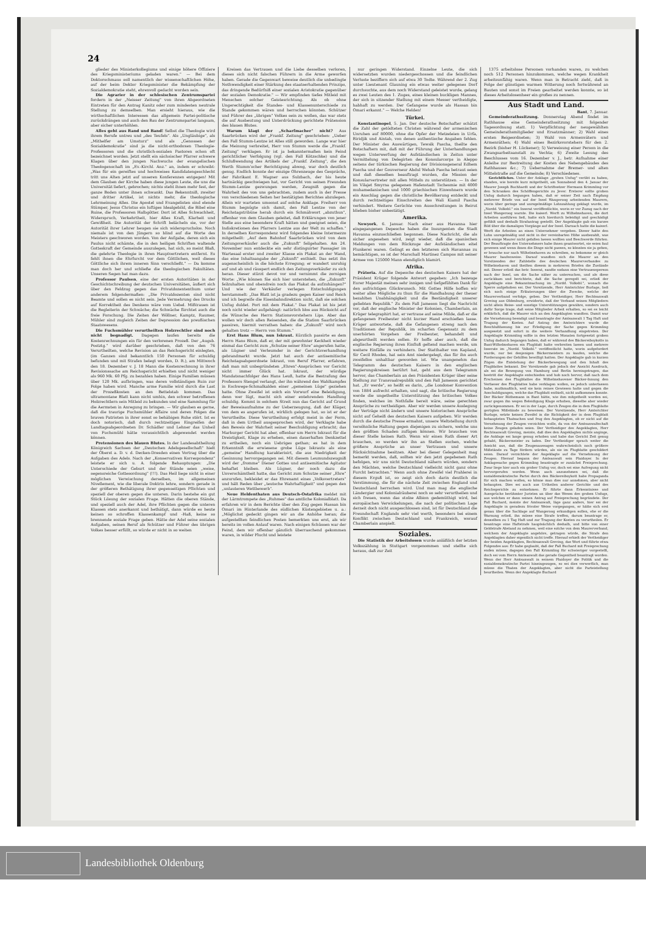24
glieder des Ministerkollegiums und einige höhere Offiziere des Kriegsministeriums geladen waren." — Bei dem Doktorschmaus soll namentlich der wissenschaftlichen Höhe, auf der beim Doktor Kriegsminister die Bekämpfung der Sozialdemokratie steht, ehrenvoll gedacht worden sein.
Die Agrarier in der schlesischen Zentrumspartei fordern in der „Neisser Zeitung" von ihren Abgeordneten Eintreten für den Antrag Kanitz oder zum mindesten neutrale Stellung zu demselben. Man ersieht hieraus, wie die wirthschaftlichen Interessen das allgemein Partei-politische zurückdrängen und auch den Bau der Zentrumspartei langsam, aber sicher unterhöhlen.
Alles geht aus Rand und Band! Selbst die Theologie wird ihrem Berufe untreu und „des Teufels". Als „Ungläubige", als „Mithelfer am Umsturz" und als „Genossen der Sozialdemokratie" sind ja die nicht-orthodoxen Theologie-Professoren und die christlich-sozialen Pastoren schon oft bezeichnet worden. Jetzt stellt ein sächsischer Pfarrer schwere Klagen über den jungen Nachwuchs der evangelischen Theologenschaft im „Ev.-Kirchl. Anz." an, indem er schreibt: „Was für ein gereiftes und hochweises Kandidatengeschlecht tritt uns Alten jetzt auf unseren Konferenzen entgegen! Mit dem Glauben der Kirche haben diese jungen Leute, die uns die Universität liefert, gebrochen; nichts steht ihnen mehr fest, der ganze Boden unter ihnen schwankt. Das Bekenntniß, zweiter und dritter Artikel, ist nichts mehr, die theologische Lehrmeinung Alles. Die Apostel und Evangelisten sind elende Stümper, Jesus Christus ein luftiges Idealgebild, die Bibel eine Ruine, die Professoren Halbgötter. Dort ist Alles Schwachheit, Widerspruch, Verkehrtheit, hier Alles Kraft, Klarheit und Gewißheit. Die Autorität der Schrift belächeln sie, vor der Autorität ihrer Lehrer beugen sie sich widerspruchslos. Noch niemals ist von den Jüngern so blind auf die Worte des Meisters geschworen worden. Von der Aufgabe, deren sich ein Paulus nicht schämte, die in den heiligen Schriften waltende Gotteskraft der Gemeinde auszulegen, hat sich, so meint Blaß, die gelehrte Theologie in ihren Hauptvertretern entfernt. Es fehlt ihnen die Ehrfurcht vor dem Göttlichen, weil dieses Göttliche sich ihrem inneren Sinn verschließt." — Da komme man doch her und schließe die theologischen Fakultäten. Unseren Segen hat man dazu.
Professor Paulsen, eine der ersten Autoritäten in der Geschichtschreibung der deutschen Universitäten, äußert sich über den Feldzug gegen das Privatdozententhum unter anderem folgendermaßen: „Die Privatdozenten sind nicht Beamte und sollen es nicht sein. Jede Vermehrung des Drucks auf Korrektheit des Denkens wäre vom Uebel. Mißtrauen ist die Begleiterin der Schwäche; die Schwäche fürchtet auch die freie Forschung. Die Zeiten der Wöllner, Kamptz, Raumer, Mühler sind zugleich Zeiten der Depression des preußischen Staatswesens.
Die Fuchsmühler verurtheilten Holzrechtler sind noch nicht begnadigt. Dagegen laufen bereits die Kostenrechnungen ein für den verlorenen Prozeß. Der „Augsb. Postztg." wird darüber geschrieben, daß von den 76 Verurtheilten, welche Revision an das Reichsgericht einlegten, (im Ganzen sind bekanntlich 150 Personen für schuldig befunden und mit Strafen belegt worden, D. R.), am Mittwoch den 18. Dezember v. J. 18 Mann die Kostenrechnung in ihrer Revisionssache am Reichsgericht erhielten und nicht weniger als 960 Mk. 60 Pfg. zu bezahlen haben. Einige Familien müssen über 120 Mk. aufbringen, was deren vollständigen Ruin zur Folge haben wird. Manche arme Familie wird durch die Last der Prozeßkosten an den Bettelstab kommen. Das ultramontane Blatt kann nicht umhin, den schwer betroffenen Holzrechtlern sein Mitleid zu bekunden und eine Sammlung für die Aermsten in Anregung zu bringen. — Wir glauben es gerne, daß die traurige Fuchsmühler Affaire und deren Folgen die braven Patrioten in ihrer sonst so behäbigen Ruhe stört. Ist es doch notorisch, daß durch rechtzeitiges Eingreifen der Landtagsabgeordneten Dr. Schädler und Lehner das Unheil von Fuchsmühl hätte vorausichtlich abgewendet werden können.
Pretensionen des blauen Blutes. In der Landesabtheilung Königreich Sachsen der „Deutschen Adelsgesellschaft" hielt der Oberst a. D. v. d. Decken-Dresden einen Vortrag über die Aufgaben des Adels. Nach der „Konservativen Korrespondenz" leistete er sich u. A. folgende Behauptungen: „Die Unterschiede der Geburt und der Stände seien „weise, segensreiche Gottesordnung" (!!!). Das Heil liege nicht in einer möglichen Verwischung derselben, im allgemeinen Nivellement, wie die liberale Doktrin lehre, sondern gerade in der größeren Bethätigung ihrer gegenseitigen Pflichten und speziell der oberen gegen die unteren. Darin bestehe ein gut Stück Lösung der sozialen Frage. Hätten die oberen Stände, und speziell auch der Adel, ihre Pflichten gegen die unteren Klassen stets anerkannt und bethätigt, dann würde es heute keinen so schroffen Klassenkampf und -Haß, keine so brennende soziale Frage geben. Hätte der Adel seine sozialen Aufgaben, seinen Beruf als Schützer und Führer des übrigen Volkes besser erfüllt, so würde er nicht in so weiten
Kreisen das Vertrauen und die Liebe desselben verloren, dieses sich nicht falschen Führern in die Arme geworfen haben. Gerade die Gegenwart beweise deutlich die unbedingte Nothwendigkeit einer Stärkung des staatserhaltenden Prinzips, das dringende Bedürfniß einer sozialen Aristokratie gegenüber der sozialen Demokratie." — Wir empfinden tiefes Mitleid mit Menschen solcher Geistesrichtung. Als ob ohne Ungerechtigkeit die Standes- und Klassenunterschiede zu Stande gekommen wären und herrschen könnten. Schützer und Führer des „übrigen" Volkes sein zu wollen, das war stets die auf Ausbeutung und Unterdrückung gerichtete Prätension des blauen Blutes.
Warum klagt der „Scharfmacher" nicht? Aus Saarbrücken wird der „Frankf. Zeitung" geschrieben: „Ueber den Fall Stumm-Lentze ist Alles still geworden. Lange war hier die Meinung verbreitet, Herr von Stumm werde die „Frankf. Zeitung" verklagen. Er ist ja bekanntermaßen kein Feind gerichtlicher Verfolgung (vgl. den Fall Kötzschke) und die Schlußwendung des Artikels der „Frankf. Zeitung", die den Werth Stumm'scher Berichtigung abwog, war doch deutlich genug. Endlich konnte der einzige Ohrenzeuge des Gesprächs, der Fabrikant E. Wagner aus Sulzbach, der bis heute hartnäckig geschwiegen hat, vor Gericht von seinen Freunden Stumm-Lentze gezwungen werden, Zeugniß gegen die Wahrheit des von uns gebrachten, zudem auch in der Presse von verschiedenen Seiten her bestätigten Berichtes abzulegen. Allein wir warteten umsonst auf solche Anklage. Freiherr von Stumm begnügte sich damit, den Fall Lentze von der Reichstagstribüne herab durch ein Schmähwort „abzuthun", offenbar von dem Glauben geleitet, daß Erklärungen von jener Stelle aus eine besondere Kraft hätten und geeignet seien, die Indiskretionen des Pfarrers Lentze aus der Welt zu schaffen." In derselben Korrespondenz wird folgendes kleine Intermezzo mitgetheilt: „Auf dem Bahnhof Saarbrücken wird von dem Zeitungsverkäufer auch die „Zukunft" feilgehalten. Am 24. November nun entdeckte ein sehr distinguirter Passagier im Wartesaal erster und zweiter Klasse ein Plakat an der Wand, das eine Inhaltsangabe der „Zukunft" enthielt. Das setzt ihn augenscheinlich in die höchste Erregung; er wandert unruhig auf und ab und räuspert endlich den Zeitungsverkäufer zu sich heran. Dieser stürzt devot vor und vernimmt die zornigen Worte: „Wie können Sie sich hier unterstehen, die „Zukunft" feilzuhalten und obendrein noch das Plakat da aufzuhängen?" Und wie der Verkäufer verlegen Entschuldigungen herstammelt: „Das Blatt ist ja gradezu gegen Kaiser und Reich und ich begreife die Eisenbahndirektion nicht, daß sie solchen Unfug duldet. Fort mit dem Plakat." Das Plakat ist bis jetzt noch nicht wieder aufgehängt: natürlich blos aus Rücksicht auf die Wünsche des Herrn Stationsvorstehers Lips. Aber das wollen wir doch allen Reisenden, die die Station Saarbrücken passiren, hiermit verrathen haben: die „Zukunft" wird noch gehalten trotz — Herrn von Stumm."
Erst Hans Blum, nun Iskraut. Kürzlich passirte es dem Herrn Hans Blum, daß er, der mit gewohnter Keckheit wieder einmal das Gericht zum „Schutze seiner Ehre" angerufen hatte, als Lügner und Verleumder in der Gerichtsverhandlung gebrandmarkt wurde. Jetzt hat auch der antisemitische Reichstagsabgeordnete Iskraut, von Beruf Pfarrer, erfahren, daß man mit unbegründeten „Ehren"-Ansprüchen vor Gericht nicht immer Glück hat. Iskraut, der würdige Mandatsnachfolger des Hans Leuß, hatte die Bestrafung des Professors Stengel verlangt, der ihn während des Wahlkampfes in Eschwege-Schmalkalden einer „gemeinen Lüge" geziehen hatte. Ohne Zweifel ist solch ein Vorwurf eine Beleidigung, denn wer lügt, macht sich einer entehrenden Handlung schuldig. Kommt in solchem Streit nun das Gericht auf Grund der Beweisaufnahme zu der Ueberzeugung, daß der Kläger, von dem es angerufen ist, wirklich gelogen hat, so ist er der Verurtheilte. Diese Verurtheilung erfolgt meist in der Form, daß in dem Urtheil ausgesprochen wird, der Verklagte habe den Beweis der Wahrheit seiner Beschuldigung erbracht; das Marburger Gericht hat aber, offenbar um Herrn Iskraut für die Dreistigkeit, Klage zu erheben, einen dauerhaften Denkzettel zu ertheilen, noch ein Uebriges gethan; es hat in dem Erkenntniß die erwiesene grobe Lüge Iskrauts als eine „gemeine" Handlung karakterisirt, die aus Niedrigkeit der Gesinnung hervorgegangen sei. Mit diesem Leumundszeugniß wird der „fromme" Diener Gottes und antisemitische Agitator behaftet bleiben. Als Lügner, der noch dazu die Unverschämtheit hatte, das Gericht zum Schutze seiner „Ehre" anzurufen, bekleidet er das Ehrenamt eines „Volksvertreters" und hält Reden über „teutsche Wahrhaftigkeit" und gegen den „unlauteren Wettbewerb".
Neue Heldenthaten aus Deutsch-Ostafrika meldet mit der Lärmtrompete des „Ruhmes" das amtliche Kolonialblatt. Da erfahren wir in dem Berichte über den Zug gegen Hassan bin Omari im Hinterlande des südlichen Küstengebietes u. a.: „Möglichst gedeckt gingen wir an die Anhöhe heran; die aufgestellten feindlichen Posten bemerkten uns erst, als wir bereits im vollen Anlauf waren. Nach einigen Schüssen war der Feind, dem wir offenbar gänzlich überraschend gekommen waren, in wilder Flucht und leistete
nur geringen Widerstand. Einzelne Leute, die sich widersetzten wurden niedergeschossen und die feindlichen Verluste beziffern sich auf etwa 30 Todte. Während der 2. Zug unter Lieutenant Glauning ein etwas weiter gelegenes Dorf durchsuchte, aus dem noch Widerstand geleistet wurde, gelang es zwei Leuten des 1. Zuges, eines kleinen buckligen Mannes, der sich in sitzender Stellung mit einem Messer vertheidigte, habhaft zu werden. Der Gefangene wurde als Hassan bin Omari erkannt." — Welche Helden!
Türkei.
Konstantinopel, 5. Jan. Der deutsche Botschafter schätzt die Zahl der getödteten Christen während der armenischen Unruhen auf 80000, ohne die Opfer der Metzeleien in Urfa, Biridjik und Aintab, von denen authentische Angaben fehlen. Der Minister des Auswärtigen, Tewsik Pascha, theilte den Botschaftern mit, daß mit der Führung der Unterhandlungen wegen Unterwerfung der Aufständischen in Zeitun unter Vermittelung von Delegirten des Konsularcorps in Aleppo seitens der türkischen Regierung der Divisionsgeneral Edhem Pascha und der Gouverneur Abdul Wehab Pascha betraut seien und daß dieselben beauftragt wurden, die Mission der Konsularvertreter mit allen Mitteln zu unterstützen. — In der im Vilajet Smyrna gelegenen Hafenstadt Tschesmie mit 4000 muhamedanischen und 1000 griechischen Einwohnern wurde ein Anschlag gegen die christliche Bevölkerung entdeckt und durch rechtzeitiges Einschreiten des Wali Kiamil Pascha verhindert. Weitere Gerüchte von Ausschreitungen in Beirut blieben bisher unbestätigt.
Amerika.
Newyork, 6. Januar. Nach einer aus Havanna hier eingegangenen Depesche haben die Insurgenten die Stadt Havanna einzuschließen begonnen. Diese Nachricht, die als sicher angesehen wird, zeigt wieder, daß die spanischen Meldungen von dem Rückzuge der Aufständischen eitel Flunkerei waren. Gelingt es den letzteren sich Havannas zu bemächtigen, so ist der Marschall Martinez Campos mit seiner Armee von 125000 Mann elendiglich blamirt.
Afrika.
Prätoria. Auf die Depesche des deutschen Kaisers hat der Präsident Krüger folgende Antwort gegeben: „Ich bezeuge Eurer Majestät meinen sehr innigen und tiefgefühlten Dank für den aufrichtigen Glückwunsch. Mit Gottes Hilfe hoffen wir weiter alles Mögliche zu thun für die Handhabung der theuer bezahlten Unabhängigkeit und die Beständigkeit unserer geliebten Republik." Zu dem Fall Jameson liegt die Nachricht vor, daß der englische Minister der Kolonien, Chamberlain, an Krüger telegraphirt hat, er vertraue auf seine Milde, daß er die gefangenen Freibeuter nicht kurzer Hand erschießen lasse. Krüger antwortete, daß die Gefangenen streng nach den Traditionen der Republik, im scharfen Gegensatz zu dem unerhörten Vorgehen der Freibeuter, behandelt und abgeurtheilt werden sollen. Er hoffe aber auch, daß die englische Regierung ihren Einfluß geltend machen werde, um weitere Einfälle zu verhindern. Der Statthalter von Kapland, Sir Cecil Rhodes, hat sein Amt niedergelegt, das für ihn auch zweifellos unhaltbar geworden ist. Wie unangenehm das Telegramm des deutschen Kaisers in den englischen Regierungskreisen berührt hat, geht aus dem Telegramm hervor, das Chamberlain an den Präsidenten Krüger über seine Stellung zur Transvaalrepublik und den Fall Jameson gerichtet hat. „Er werde", so heißt es darin, „die Londoner Konvention von 1884 aufrecht erhalten, und sagt, die britische Regierung werde die ungetheilte Unterstützung des britischen Volkes finden, welches im Nothfalle bereit wäre, seine gerechten Ansprüche zu vertheidigen. Aber wir werden unsere Auslegung der Verträge nicht ändern und unsere historischen Ansprüche nicht auf Geheiß des deutschen Kaisers aufgeben. Wir werden durch die deutsche Presse ermahnt, unsere Weltstellung durch versöhnliche Haltung gegen diejenigen zu sichern, welche uns den größten Schaden zufügen können. Wir brauchen von dieser Stelle keinen Rath. Wenn wir einen Rath dieser Art brauchen, so werden wir ihn an Stellen suchen, welche größere Ansprüche an unser Vertrauen und unsere Rücksichtnahme besitzen. Aber bei dieser Gelegenheit mag bemerkt werden, daß, sollten wir den jetzt gegebenen Rath befolgen, wir uns nicht Deutschland nähern würden, sondern den Mächten, welche Deutschland vielleicht nicht ganz ohne Furcht betrachten." Wenn auch ohne Zweifel viel Prahlerei in diesem Erguß ist, so zeigt sich doch darin deutlich die Verstimmung, die für die nächste Zeit zwischen England und Deutschland herrschen wird. Und man mag die englische Ländergier und Kolonialräuberei noch so sehr verurtheilen und sich freuen, wenn das stolze Albion gedemüthigt wird, bei europäischen Verwickelungen, die nach der politischen Lage derzeit doch nicht ausgeschlossen sind, ist für Deutschland die Freundschaft Englands sehr viel werth, besonders bei einem Konflikt zwischen Deutschland und Frankreich, worauf Chamberlain anspielt.
Soziales.
Die Statistik der Arbeitslosen wurde anläßlich der letzten Volkszählung in Stuttgart vorgenommen und stellte sich heraus, daß zur Zeit
1375 arbeitslose Personen vorhanden waren, zu welchen noch 512 Personen hinzukommen, welche wegen Krankheit arbeitsunfähig waren. Wenn man in Betracht zieht, daß in Folge der günstigen warmen Witterung noch fortwährend an Bauten und sonst im Freien gearbeitet werden konnte, so ist dieses Arbeitslosenheer ein großes zu nennen.
Aus Stadt und Land.
Bant, 7. Januar.
Gemeinderathssitzung. Donnerstag Abend findet im Rathhause eine Gemeinderathssitzung mit folgender Tagesordnung statt. 1) Verpflichtung der neugewählten Gemeinderathsmitglieder und Ersatzmänner; 2) Wahl eines ersten Beigeordneten; 3) Wahl von Armenvätern und Armenräthen; 4) Wahl eines Bezirksvorstehers für den 2. Bezirk (bisher H. Lückener); 5) Verweisung einer Person in die Zwangsarbeitsanstalt zu Vechta; 6) Zweite Lesung des Beschlusses vom 16. Dezember v. J., betr. Aufnahme einer Anleihe zur Bestreitung der Kosten des Nebengebäudes des Rathhauses &c.; 7) Uebernahme der Bremer- und alten Mittelstraße auf die Gemeinde; 8) Verschiedenes.
Gerichtliches. Unter der Anklage „groben Unfug" verübt zu haben, standen, wie bereits kurz mitgetheilt, am Sonnabend den 4. Januar der Maurer Joseph Buchhardt und der Schriftsetzer Hermann Krimmling vor den Schranken des Schöffengerichts zu Jever. Ersterer sollte groben Unfug dadurch begangen haben, daß er seiner Zeit nach Empfang mehrerer Briefe von auf der Insel Wangeroog arbeitenden Maurern, worin über geringe und unregelmäßige Lohnzahlung geklagt wurde, im „Nordd. Volksbl." ein Inserat veröffentlichte, worin er vor Zuzug nach der Insel Wangeroog warnte. Die kaiserl. Werft zu Wilhelmshaven, die dort Arbeiten ausführen ließ, hatte sich hierdurch beleidigt und geschädigt gefühlt und deshalb Strafantrag gestellt. Der Angeklagte gab ein kurzes Bild über die damaligen Vorgänge auf der Insel. Darnach hatte die kaiserl. Werft die Arbeiten an einen Unternehmer vergeben. Dieser hatte den Lohn unregelmäßig und nicht in der vereinbarten Höhe ausbezahlt, was sich einige Maurer nicht gefallen lassen wollten und Beschwerde führten. Der Beauftragte des Unternehmers habe ihnen geantwortet, sie seien faul gewesen und wenn ihnen die Dinge nicht passen, so könnten sie ja gehen, er brauche nur nach Wilhelmshaven zu schreiben, so bekomme er gleich Maurer haufenweise. Darauf wandten sich die Maurer an den Vorsitzenden der Zahlstelle des deutschen Maurerverbandes zu Wilhelmshaven und theilten diesem in mehreren Briefen die Zustände mit. Dieser erließ das betr. Inserat, sandte sodann eine Vertrauensperson nach der Insel, um die Sache näher zu untersuchen, und als diese zurückkam und berichtete, daß die Sache geregelt sei, erließ der Angeklagte eine Bekanntmachung im „Nordd. Volksbl.", wonach die Sperre aufgehoben sei. Der Vorsitzende, Herr Amtsrichter Burlage, ließ sich noch einige Erläuterungen über die Zwecke, welche der Maurerverband verfolge, geben. Der Vertheidiger, Herr Rechtsanwalt Greving aus Oldenburg, erwiderte, daß der Verband seinen Mitgliedern nicht allein Reise- und sonstige Unterstützungen gewähre, sondern auch dafür Sorge trage, daß seine Mitglieder Arbeit erhalten, so sei es leicht erklärlich, daß die Maurer sich an den Angeklagten wandten. Damit war die Vernehmung beendigt und beantragte der Amtsanwalt 1 Tag Haft und Tragung der Kosten. Auf Antrag des Amtsrichters wurde die Beschlußfassung bis zur Erledigung der Sache gegen Krimmling ausgesetzt und sofort in die weitere Verhandlung eingetreten. Der Angeklagte Krimmling sollte in den letzten Monaten fortgesetzt groben Unfug dadurch begangen haben, daß er während des Bäckereiboykotts in Bant-Wilhelmshaven ein Flugblatt hatte verbreiten lassen und mehrere Inserate im „Nordd. Volksbl." veröffentlicht hatte, worin aufgefordert wurde, nur bei denjenigen Bäckermeistern zu kaufen, welche die Forderungen der Gehilfen bewilligt hatten. Der Angeklagte gab in kurzen Zügen die Entstehung der Bäckerbewegung und den Inhalt des Flugblattes bekannt. Der Vorsitzende gab jedoch der Ansicht Ausdruck, als sei die Bewegung von Hamburg und Berlin hereingetragen, das bestritt der Angeklagte entschieden und hob noch hervor, daß nach dem Erscheinen des Flugblattes die Wilhelmshavener Bäcker-Innung den Verfasser des Flugblattes habe verklagen wollen, es jedoch unterlassen habe, muthmaßlich, weil sie kein reines Gewissen hatte und gegen die Anschuldigungen, welche das Flugblatt enthielt, nicht aufkommen konnte. Der Bäcker Rüthemann in Bant hätte, wie ihm mitgetheilt worden sei, zwar gegen ihn wegen Beleidigung Klage erhoben, dieselbe aber wieder zurückgenommen. Er sei in der Lage, durch Zeugen die in dem Flugblatte gerügten Mißstände zu beweisen. Der Vorsitzende, Herr Amtsrichter Burlage, setzte keinen Zweifel in die Richtigkeit der in dem Flugblatt behaupteten Thatsachen und frug den Angeklagten, ob er nicht auf die Vernehmung der Zeugen verzichten wolle, da von der Amtsanwaltschaft keine Zeugen geladen seien. Der Vertheidiger des Angeklagten, Herr Rechtsanwalt Greving, meinte, daß dies den Angeklagten nichts anginge, die Anklage sei lange genug erhoben und habe das Gericht Zeit genug gehabt, Bäckermeister zu laden. Der Vertheidiger sprach weiter die Ansicht aus, daß die Zeugenaussagen wahrscheinlich noch größere Mißstände zu Tage fördern würden, als sie im Flugblatte geschildert seien. Darauf verzichtete der Angeklagte auf die Vernehmung der Zeugen. Hierauf begann der Amtsanwalt sein Plaidoyer. In der Anklagesache gegen Krimmling beantragte er zunächst Freisprechung. Zwar liege hier auch ein grober Unfug vor, doch sei eine Aufregung nicht hervorgerufen worden. Wenn auch anzunehmen sei, daß die sozialdemokratische Partei durch den Bäckereiboykott habe Propaganda für sich machen wollen, so könne man dies nur annehmen, aber nicht behaupten. Dies sei auch aus Urtheilen anderer Gerichte und des Reichsgerichts zu entnehmen. Er führte dann Erkenntnisse und Aussprüche berühmter Juristen an über das Wesen des groben Unfugs, aus welchen er dann seinen Antrag auf Freisprechung begründete. Der Fall Buchard, meinte der Amtsanwalt, läge ganz anders, hier sei der Angeklagte in geradezu frivoler Weise vorgegangen, er hätte sich erst genau über die Sachlage auf Wangeroog erkundigen sollen, ehe er die Warnung erließ, ihn müsse eine Strafe treffen, darum beantrage er, denselben zu 1 Tag Haft und zur Tragung der Kosten zu verurtheilen. Er beantrage eine Haftstrafe hauptsächlich deshalb, und bitte von einer Geldstrafe Abstand zu nehmen, weil eine solche von dem Maurerverband, welchem der Angeklagte angehöre, getragen würde, die Strafe den Angeklagten daher eigentlich nicht treffe. Hierauf erhielt der Vertheidiger der beiden Angeklagten, Rechtsanwalt Greving, das Wort und führte etwa Folgendes aus: Er habe geglaubt, daß der Fall Buchard mit Freisprechung enden müsse, dagegen den Fall Krimmling für schwieriger vorgestellt, doch sei vom Herrn Amtsanwalt das gerade Gegentheil beantragt worden. Wenn der Herr Amtsanwalt in seinem Plaidoyer die Politik und die sozialdemokratische Partei hineingezogen, so sei dies verwerflich, man müsse die Thaten der Angeklagten, aber nicht die Parteistellung beurtheilen. Wenn der Angeklagte Buchard
Landesbibliothek Oldenburg